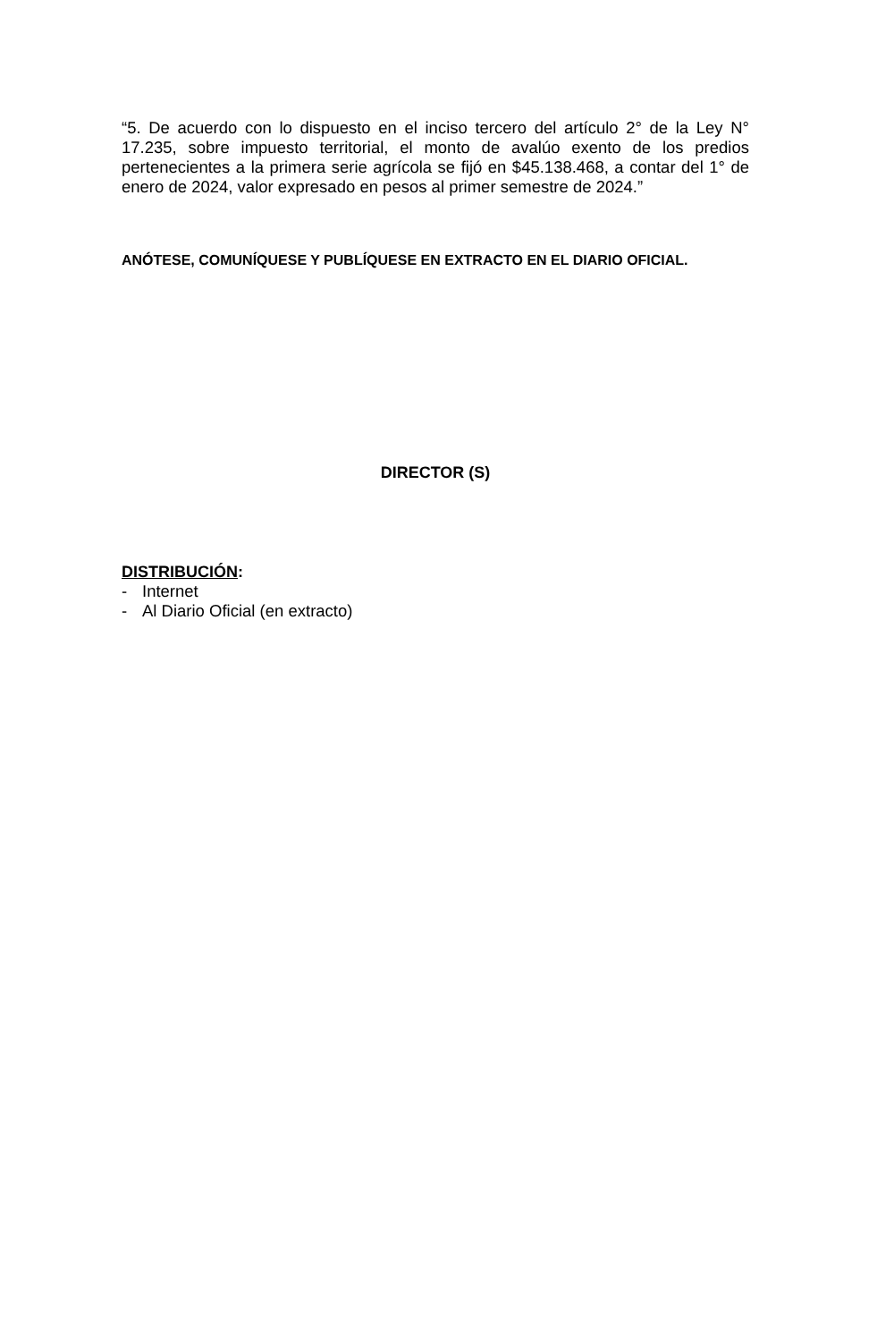“5. De acuerdo con lo dispuesto en el inciso tercero del artículo 2° de la Ley N° 17.235, sobre impuesto territorial, el monto de avalúo exento de los predios pertenecientes a la primera serie agrícola se fijó en $45.138.468, a contar del 1° de enero de 2024, valor expresado en pesos al primer semestre de 2024.”
ANÓTESE, COMUNÍQUESE Y PUBLÍQUESE EN EXTRACTO EN EL DIARIO OFICIAL.
DIRECTOR (S)
DISTRIBUCIÓN:
- Internet
- Al Diario Oficial (en extracto)